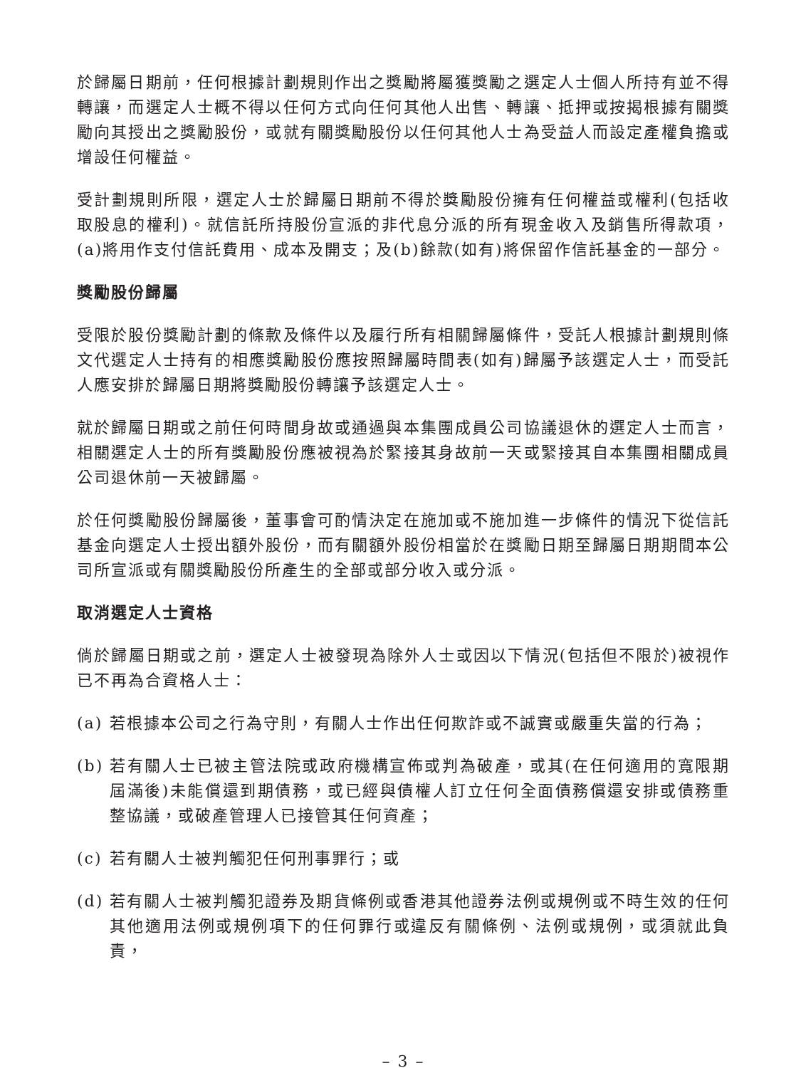於歸屬日期前，任何根據計劃規則作出之獎勵將屬獲獎勵之選定人士個人所持有並不得轉讓，而選定人士概不得以任何方式向任何其他人出售、轉讓、抵押或按揭根據有關獎勵向其授出之獎勵股份，或就有關獎勵股份以任何其他人士為受益人而設定產權負擔或增設任何權益。
受計劃規則所限，選定人士於歸屬日期前不得於獎勵股份擁有任何權益或權利(包括收取股息的權利)。就信託所持股份宣派的非代息分派的所有現金收入及銷售所得款項，(a)將用作支付信託費用、成本及開支；及(b)餘款(如有)將保留作信託基金的一部分。
獎勵股份歸屬
受限於股份獎勵計劃的條款及條件以及履行所有相關歸屬條件，受託人根據計劃規則條文代選定人士持有的相應獎勵股份應按照歸屬時間表(如有)歸屬予該選定人士，而受託人應安排於歸屬日期將獎勵股份轉讓予該選定人士。
就於歸屬日期或之前任何時間身故或通過與本集團成員公司協議退休的選定人士而言，相關選定人士的所有獎勵股份應被視為於緊接其身故前一天或緊接其自本集團相關成員公司退休前一天被歸屬。
於任何獎勵股份歸屬後，董事會可酌情決定在施加或不施加進一步條件的情況下從信託基金向選定人士授出額外股份，而有關額外股份相當於在獎勵日期至歸屬日期期間本公司所宣派或有關獎勵股份所產生的全部或部分收入或分派。
取消選定人士資格
倘於歸屬日期或之前，選定人士被發現為除外人士或因以下情況(包括但不限於)被視作已不再為合資格人士：
(a) 若根據本公司之行為守則，有關人士作出任何欺詐或不誠實或嚴重失當的行為；
(b) 若有關人士已被主管法院或政府機構宣佈或判為破產，或其(在任何適用的寬限期屆滿後)未能償還到期債務，或已經與債權人訂立任何全面債務償還安排或債務重整協議，或破產管理人已接管其任何資產；
(c) 若有關人士被判觸犯任何刑事罪行；或
(d) 若有關人士被判觸犯證券及期貨條例或香港其他證券法例或規例或不時生效的任何其他適用法例或規例項下的任何罪行或違反有關條例、法例或規例，或須就此負責，
– 3 –